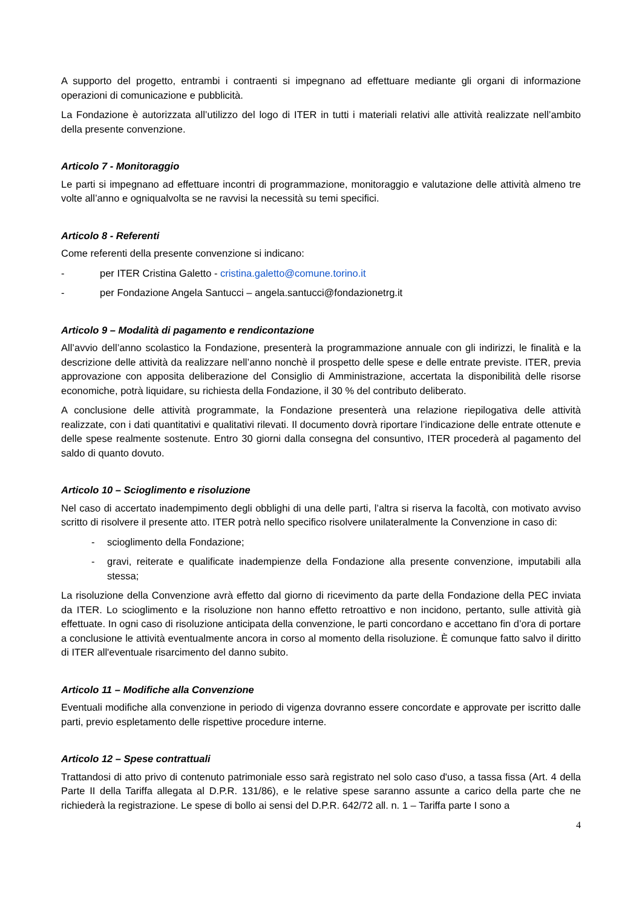A supporto del progetto, entrambi i contraenti si impegnano ad effettuare mediante gli organi di informazione operazioni di comunicazione e pubblicità.
La Fondazione è autorizzata all’utilizzo del logo di ITER in tutti i materiali relativi alle attività realizzate nell’ambito della presente convenzione.
Articolo 7 - Monitoraggio
Le parti si impegnano ad effettuare incontri di programmazione, monitoraggio e valutazione delle attività almeno tre volte all’anno e ogniqualvolta se ne ravvisi la necessità su temi specifici.
Articolo 8 - Referenti
Come referenti della presente convenzione si indicano:
- per ITER Cristina Galetto - cristina.galetto@comune.torino.it
- per Fondazione Angela Santucci – angela.santucci@fondazionetrg.it
Articolo 9 – Modalità di pagamento e rendicontazione
All’avvio dell’anno scolastico la Fondazione, presenterà la programmazione annuale con gli indirizzi, le finalità e la descrizione delle attività da realizzare nell’anno nonchè il prospetto delle spese e delle entrate previste. ITER, previa approvazione con apposita deliberazione del Consiglio di Amministrazione, accertata la disponibilità delle risorse economiche, potrà liquidare, su richiesta della Fondazione, il 30 % del contributo deliberato.
A conclusione delle attività programmate, la Fondazione presenterà una relazione riepilogativa delle attività realizzate, con i dati quantitativi e qualitativi rilevati. Il documento dovrà riportare l’indicazione delle entrate ottenute e delle spese realmente sostenute. Entro 30 giorni dalla consegna del consuntivo, ITER procederà al pagamento del saldo di quanto dovuto.
Articolo 10 – Scioglimento e risoluzione
Nel caso di accertato inadempimento degli obblighi di una delle parti, l’altra si riserva la facoltà, con motivato avviso scritto di risolvere il presente atto. ITER potrà nello specifico risolvere unilateralmente la Convenzione in caso di:
- scioglimento della Fondazione;
- gravi, reiterate e qualificate inadempienze della Fondazione alla presente convenzione, imputabili alla stessa;
La risoluzione della Convenzione avrà effetto dal giorno di ricevimento da parte della Fondazione della PEC inviata da ITER. Lo scioglimento e la risoluzione non hanno effetto retroattivo e non incidono, pertanto, sulle attività già effettuate. In ogni caso di risoluzione anticipata della convenzione, le parti concordano e accettano fin d’ora di portare a conclusione le attività eventualmente ancora in corso al momento della risoluzione. È comunque fatto salvo il diritto di ITER all'eventuale risarcimento del danno subito.
Articolo 11 – Modifiche alla Convenzione
Eventuali modifiche alla convenzione in periodo di vigenza dovranno essere concordate e approvate per iscritto dalle parti, previo espletamento delle rispettive procedure interne.
Articolo 12 – Spese contrattuali
Trattandosi di atto privo di contenuto patrimoniale esso sarà registrato nel solo caso d'uso, a tassa fissa (Art. 4 della Parte II della Tariffa allegata al D.P.R. 131/86), e le relative spese saranno assunte a carico della parte che ne richiederà la registrazione. Le spese di bollo ai sensi del D.P.R. 642/72 all. n. 1 – Tariffa parte I sono a
4